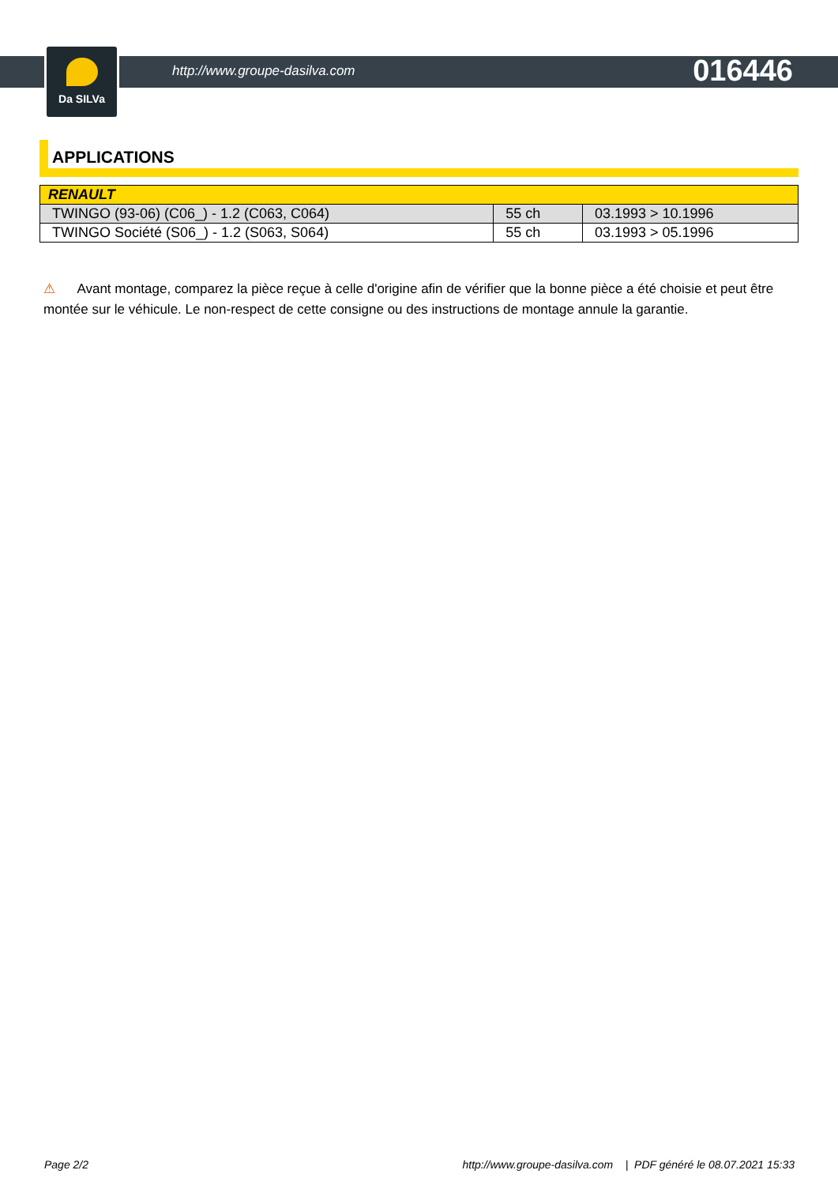Da SILVa
http://www.groupe-dasilva.com 016446
APPLICATIONS
| RENAULT | | |
| --- | --- | --- |
| TWINGO (93-06) (C06_) - 1.2 (C063, C064) | 55 ch | 03.1993 > 10.1996 |
| TWINGO Société (S06_) - 1.2 (S063, S064) | 55 ch | 03.1993 > 05.1996 |
⚠ Avant montage, comparez la pièce reçue à celle d'origine afin de vérifier que la bonne pièce a été choisie et peut être montée sur le véhicule. Le non-respect de cette consigne ou des instructions de montage annule la garantie.
Page 2/2 http://www.groupe-dasilva.com | PDF généré le 08.07.2021 15:33